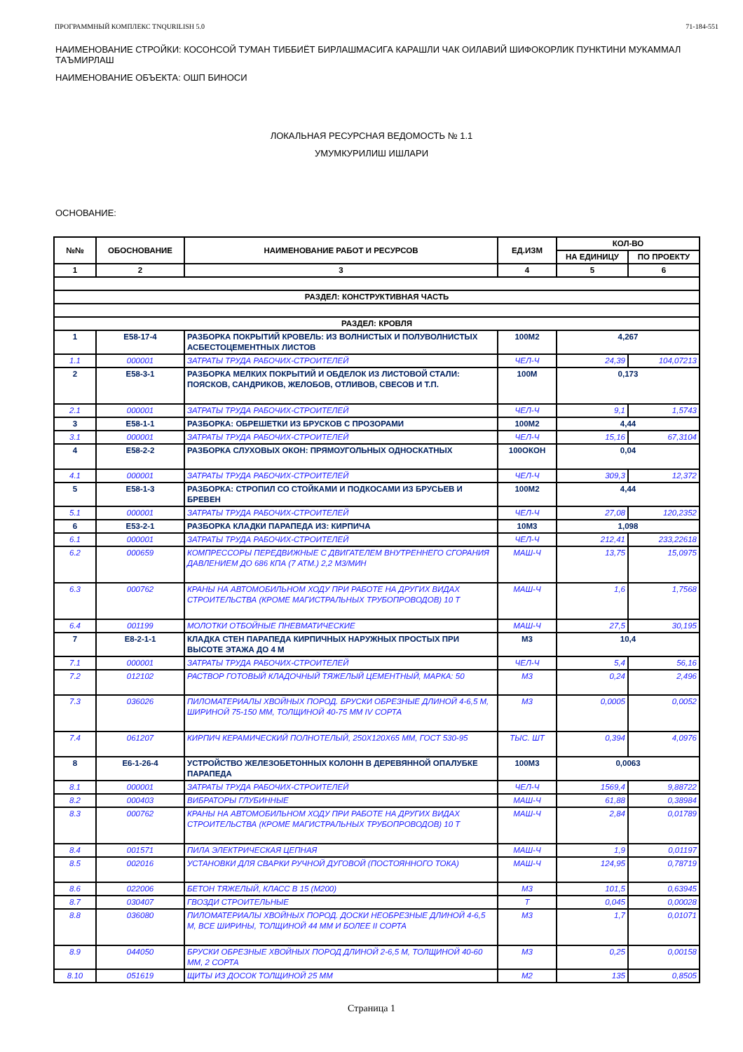ПРОГРАММНЫЙ КОМПЛЕКС TNQURILISH 5.0 71-184-551
НАИМЕНОВАНИЕ СТРОЙКИ: КОСОНСОЙ ТУМАН ТИББИЁТ БИРЛАШМАСИГА КАРАШЛИ ЧАК ОИЛАВИЙ ШИФОКОРЛИК ПУНКТИНИ МУКАММАЛ ТАЪМИРЛАШ
НАИМЕНОВАНИЕ ОБЪЕКТА: ОШП БИНОСИ
ЛОКАЛЬНАЯ РЕСУРСНАЯ ВЕДОМОСТЬ № 1.1
УМУМКУРИЛИШ ИШЛАРИ
ОСНОВАНИЕ:
| №№ | ОБОСНОВАНИЕ | НАИМЕНОВАНИЕ РАБОТ И РЕСУРСОВ | ЕД.ИЗМ | КОЛ-ВО | |
| --- | --- | --- | --- | --- | --- |
| | | | | НА ЕДИНИЦУ | ПО ПРОЕКТУ |
| 1 | 2 | 3 | 4 | 5 | 6 |
| РАЗДЕЛ: КОНСТРУКТИВНАЯ ЧАСТЬ | | | | | |
| РАЗДЕЛ: КРОВЛЯ | | | | | |
| 1 | Е58-17-4 | РАЗБОРКА ПОКРЫТИЙ КРОВЕЛЬ: ИЗ ВОЛНИСТЫХ И ПОЛУВОЛНИСТЫХ АСБЕСТОЦЕМЕНТНЫХ ЛИСТОВ | 100М2 | 4,267 | |
| 1.1 | 000001 | ЗАТРАТЫ ТРУДА РАБОЧИХ-СТРОИТЕЛЕЙ | ЧЕЛ-Ч | 24,39 | 104,07213 |
| 2 | Е58-3-1 | РАЗБОРКА МЕЛКИХ ПОКРЫТИЙ И ОБДЕЛОК ИЗ ЛИСТОВОЙ СТАЛИ: ПОЯСКОВ, САНДРИКОВ, ЖЕЛОБОВ, ОТЛИВОВ, СВЕСОВ И Т.П. | 100М | 0,173 | |
| 2.1 | 000001 | ЗАТРАТЫ ТРУДА РАБОЧИХ-СТРОИТЕЛЕЙ | ЧЕЛ-Ч | 9,1 | 1,5743 |
| 3 | Е58-1-1 | РАЗБОРКА: ОБРЕШЕТКИ ИЗ БРУСКОВ С ПРОЗОРАМИ | 100М2 | 4,44 | |
| 3.1 | 000001 | ЗАТРАТЫ ТРУДА РАБОЧИХ-СТРОИТЕЛЕЙ | ЧЕЛ-Ч | 15,16 | 67,3104 |
| 4 | Е58-2-2 | РАЗБОРКА СЛУХОВЫХ ОКОН: ПРЯМОУГОЛЬНЫХ ОДНОСКАТНЫХ | 100ОКОН | 0,04 | |
| 4.1 | 000001 | ЗАТРАТЫ ТРУДА РАБОЧИХ-СТРОИТЕЛЕЙ | ЧЕЛ-Ч | 309,3 | 12,372 |
| 5 | Е58-1-3 | РАЗБОРКА: СТРОПИЛ СО СТОЙКАМИ И ПОДКОСАМИ ИЗ БРУСЬЕВ И БРЕВЕН | 100М2 | 4,44 | |
| 5.1 | 000001 | ЗАТРАТЫ ТРУДА РАБОЧИХ-СТРОИТЕЛЕЙ | ЧЕЛ-Ч | 27,08 | 120,2352 |
| 6 | Е53-2-1 | РАЗБОРКА КЛАДКИ ПАРАПЕДА ИЗ: КИРПИЧА | 10М3 | 1,098 | |
| 6.1 | 000001 | ЗАТРАТЫ ТРУДА РАБОЧИХ-СТРОИТЕЛЕЙ | ЧЕЛ-Ч | 212,41 | 233,22618 |
| 6.2 | 000659 | КОМПРЕССОРЫ ПЕРЕДВИЖНЫЕ С ДВИГАТЕЛЕМ ВНУТРЕННЕГО СГОРАНИЯ ДАВЛЕНИЕМ ДО 686 КПА (7 АТМ.) 2,2 М3/МИН | МАШ-Ч | 13,75 | 15,0975 |
| 6.3 | 000762 | КРАНЫ НА АВТОМОБИЛЬНОМ ХОДУ ПРИ РАБОТЕ НА ДРУГИХ ВИДАХ СТРОИТЕЛЬСТВА (КРОМЕ МАГИСТРАЛЬНЫХ ТРУБОПРОВОДОВ) 10 Т | МАШ-Ч | 1,6 | 1,7568 |
| 6.4 | 001199 | МОЛОТКИ ОТБОЙНЫЕ ПНЕВМАТИЧЕСКИЕ | МАШ-Ч | 27,5 | 30,195 |
| 7 | Е8-2-1-1 | КЛАДКА СТЕН ПАРАПЕДА КИРПИЧНЫХ НАРУЖНЫХ ПРОСТЫХ ПРИ ВЫСОТЕ ЭТАЖА ДО 4 М | М3 | 10,4 | |
| 7.1 | 000001 | ЗАТРАТЫ ТРУДА РАБОЧИХ-СТРОИТЕЛЕЙ | ЧЕЛ-Ч | 5,4 | 56,16 |
| 7.2 | 012102 | РАСТВОР ГОТОВЫЙ КЛАДОЧНЫЙ ТЯЖЕЛЫЙ ЦЕМЕНТНЫЙ, МАРКА: 50 | М3 | 0,24 | 2,496 |
| 7.3 | 036026 | ПИЛОМАТЕРИАЛЫ ХВОЙНЫХ ПОРОД. БРУСКИ ОБРЕЗНЫЕ ДЛИНОЙ 4-6,5 М, ШИРИНОЙ 75-150 ММ, ТОЛЩИНОЙ 40-75 ММ IV СОРТА | М3 | 0,0005 | 0,0052 |
| 7.4 | 061207 | КИРПИЧ КЕРАМИЧЕСКИЙ ПОЛНОТЕЛЫЙ, 250Х120Х65 ММ, ГОСТ 530-95 | ТЫС. ШТ | 0,394 | 4,0976 |
| 8 | Е6-1-26-4 | УСТРОЙСТВО ЖЕЛЕЗОБЕТОННЫХ КОЛОНН В ДЕРЕВЯННОЙ ОПАЛУБКЕ ПАРАПЕДА | 100М3 | 0,0063 | |
| 8.1 | 000001 | ЗАТРАТЫ ТРУДА РАБОЧИХ-СТРОИТЕЛЕЙ | ЧЕЛ-Ч | 1569,4 | 9,88722 |
| 8.2 | 000403 | ВИБРАТОРЫ ГЛУБИННЫЕ | МАШ-Ч | 61,88 | 0,38984 |
| 8.3 | 000762 | КРАНЫ НА АВТОМОБИЛЬНОМ ХОДУ ПРИ РАБОТЕ НА ДРУГИХ ВИДАХ СТРОИТЕЛЬСТВА (КРОМЕ МАГИСТРАЛЬНЫХ ТРУБОПРОВОДОВ) 10 Т | МАШ-Ч | 2,84 | 0,01789 |
| 8.4 | 001571 | ПИЛА ЭЛЕКТРИЧЕСКАЯ ЦЕПНАЯ | МАШ-Ч | 1,9 | 0,01197 |
| 8.5 | 002016 | УСТАНОВКИ ДЛЯ СВАРКИ РУЧНОЙ ДУГОВОЙ (ПОСТОЯННОГО ТОКА) | МАШ-Ч | 124,95 | 0,78719 |
| 8.6 | 022006 | БЕТОН ТЯЖЕЛЫЙ, КЛАСС В 15 (М200) | М3 | 101,5 | 0,63945 |
| 8.7 | 030407 | ГВОЗДИ СТРОИТЕЛЬНЫЕ | Т | 0,045 | 0,00028 |
| 8.8 | 036080 | ПИЛОМАТЕРИАЛЫ ХВОЙНЫХ ПОРОД. ДОСКИ НЕОБРЕЗНЫЕ ДЛИНОЙ 4-6,5 М, ВСЕ ШИРИНЫ, ТОЛЩИНОЙ 44 ММ И БОЛЕЕ II СОРТА | М3 | 1,7 | 0,01071 |
| 8.9 | 044050 | БРУСКИ ОБРЕЗНЫЕ ХВОЙНЫХ ПОРОД ДЛИНОЙ 2-6,5 М, ТОЛЩИНОЙ 40-60 ММ, 2 СОРТА | М3 | 0,25 | 0,00158 |
| 8.10 | 051619 | ЩИТЫ ИЗ ДОСОК ТОЛЩИНОЙ 25 ММ | М2 | 135 | 0,8505 |
Страница 1